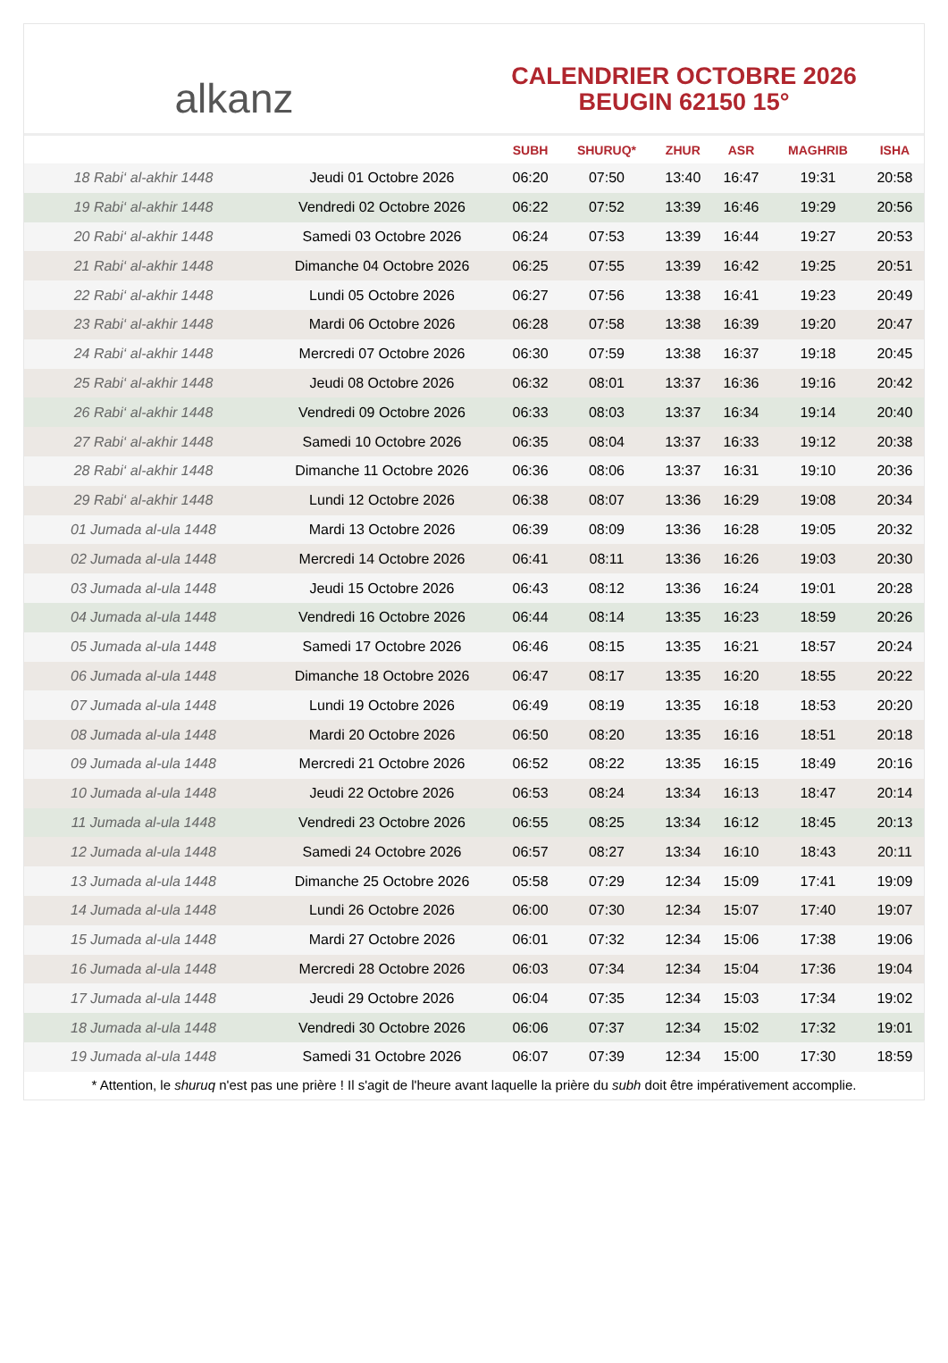alkanz
CALENDRIER OCTOBRE 2026
BEUGIN 62150 15°
| | | SUBH | SHURUQ* | ZHUR | ASR | MAGHRIB | ISHA |
| --- | --- | --- | --- | --- | --- | --- | --- |
| 18 Rabi‘ al-akhir 1448 | Jeudi 01 Octobre 2026 | 06:20 | 07:50 | 13:40 | 16:47 | 19:31 | 20:58 |
| 19 Rabi‘ al-akhir 1448 | Vendredi 02 Octobre 2026 | 06:22 | 07:52 | 13:39 | 16:46 | 19:29 | 20:56 |
| 20 Rabi‘ al-akhir 1448 | Samedi 03 Octobre 2026 | 06:24 | 07:53 | 13:39 | 16:44 | 19:27 | 20:53 |
| 21 Rabi‘ al-akhir 1448 | Dimanche 04 Octobre 2026 | 06:25 | 07:55 | 13:39 | 16:42 | 19:25 | 20:51 |
| 22 Rabi‘ al-akhir 1448 | Lundi 05 Octobre 2026 | 06:27 | 07:56 | 13:38 | 16:41 | 19:23 | 20:49 |
| 23 Rabi‘ al-akhir 1448 | Mardi 06 Octobre 2026 | 06:28 | 07:58 | 13:38 | 16:39 | 19:20 | 20:47 |
| 24 Rabi‘ al-akhir 1448 | Mercredi 07 Octobre 2026 | 06:30 | 07:59 | 13:38 | 16:37 | 19:18 | 20:45 |
| 25 Rabi‘ al-akhir 1448 | Jeudi 08 Octobre 2026 | 06:32 | 08:01 | 13:37 | 16:36 | 19:16 | 20:42 |
| 26 Rabi‘ al-akhir 1448 | Vendredi 09 Octobre 2026 | 06:33 | 08:03 | 13:37 | 16:34 | 19:14 | 20:40 |
| 27 Rabi‘ al-akhir 1448 | Samedi 10 Octobre 2026 | 06:35 | 08:04 | 13:37 | 16:33 | 19:12 | 20:38 |
| 28 Rabi‘ al-akhir 1448 | Dimanche 11 Octobre 2026 | 06:36 | 08:06 | 13:37 | 16:31 | 19:10 | 20:36 |
| 29 Rabi‘ al-akhir 1448 | Lundi 12 Octobre 2026 | 06:38 | 08:07 | 13:36 | 16:29 | 19:08 | 20:34 |
| 01 Jumada al-ula 1448 | Mardi 13 Octobre 2026 | 06:39 | 08:09 | 13:36 | 16:28 | 19:05 | 20:32 |
| 02 Jumada al-ula 1448 | Mercredi 14 Octobre 2026 | 06:41 | 08:11 | 13:36 | 16:26 | 19:03 | 20:30 |
| 03 Jumada al-ula 1448 | Jeudi 15 Octobre 2026 | 06:43 | 08:12 | 13:36 | 16:24 | 19:01 | 20:28 |
| 04 Jumada al-ula 1448 | Vendredi 16 Octobre 2026 | 06:44 | 08:14 | 13:35 | 16:23 | 18:59 | 20:26 |
| 05 Jumada al-ula 1448 | Samedi 17 Octobre 2026 | 06:46 | 08:15 | 13:35 | 16:21 | 18:57 | 20:24 |
| 06 Jumada al-ula 1448 | Dimanche 18 Octobre 2026 | 06:47 | 08:17 | 13:35 | 16:20 | 18:55 | 20:22 |
| 07 Jumada al-ula 1448 | Lundi 19 Octobre 2026 | 06:49 | 08:19 | 13:35 | 16:18 | 18:53 | 20:20 |
| 08 Jumada al-ula 1448 | Mardi 20 Octobre 2026 | 06:50 | 08:20 | 13:35 | 16:16 | 18:51 | 20:18 |
| 09 Jumada al-ula 1448 | Mercredi 21 Octobre 2026 | 06:52 | 08:22 | 13:35 | 16:15 | 18:49 | 20:16 |
| 10 Jumada al-ula 1448 | Jeudi 22 Octobre 2026 | 06:53 | 08:24 | 13:34 | 16:13 | 18:47 | 20:14 |
| 11 Jumada al-ula 1448 | Vendredi 23 Octobre 2026 | 06:55 | 08:25 | 13:34 | 16:12 | 18:45 | 20:13 |
| 12 Jumada al-ula 1448 | Samedi 24 Octobre 2026 | 06:57 | 08:27 | 13:34 | 16:10 | 18:43 | 20:11 |
| 13 Jumada al-ula 1448 | Dimanche 25 Octobre 2026 | 05:58 | 07:29 | 12:34 | 15:09 | 17:41 | 19:09 |
| 14 Jumada al-ula 1448 | Lundi 26 Octobre 2026 | 06:00 | 07:30 | 12:34 | 15:07 | 17:40 | 19:07 |
| 15 Jumada al-ula 1448 | Mardi 27 Octobre 2026 | 06:01 | 07:32 | 12:34 | 15:06 | 17:38 | 19:06 |
| 16 Jumada al-ula 1448 | Mercredi 28 Octobre 2026 | 06:03 | 07:34 | 12:34 | 15:04 | 17:36 | 19:04 |
| 17 Jumada al-ula 1448 | Jeudi 29 Octobre 2026 | 06:04 | 07:35 | 12:34 | 15:03 | 17:34 | 19:02 |
| 18 Jumada al-ula 1448 | Vendredi 30 Octobre 2026 | 06:06 | 07:37 | 12:34 | 15:02 | 17:32 | 19:01 |
| 19 Jumada al-ula 1448 | Samedi 31 Octobre 2026 | 06:07 | 07:39 | 12:34 | 15:00 | 17:30 | 18:59 |
* Attention, le shuruq n'est pas une prière ! Il s'agit de l'heure avant laquelle la prière du subh doit être impérativement accomplie.